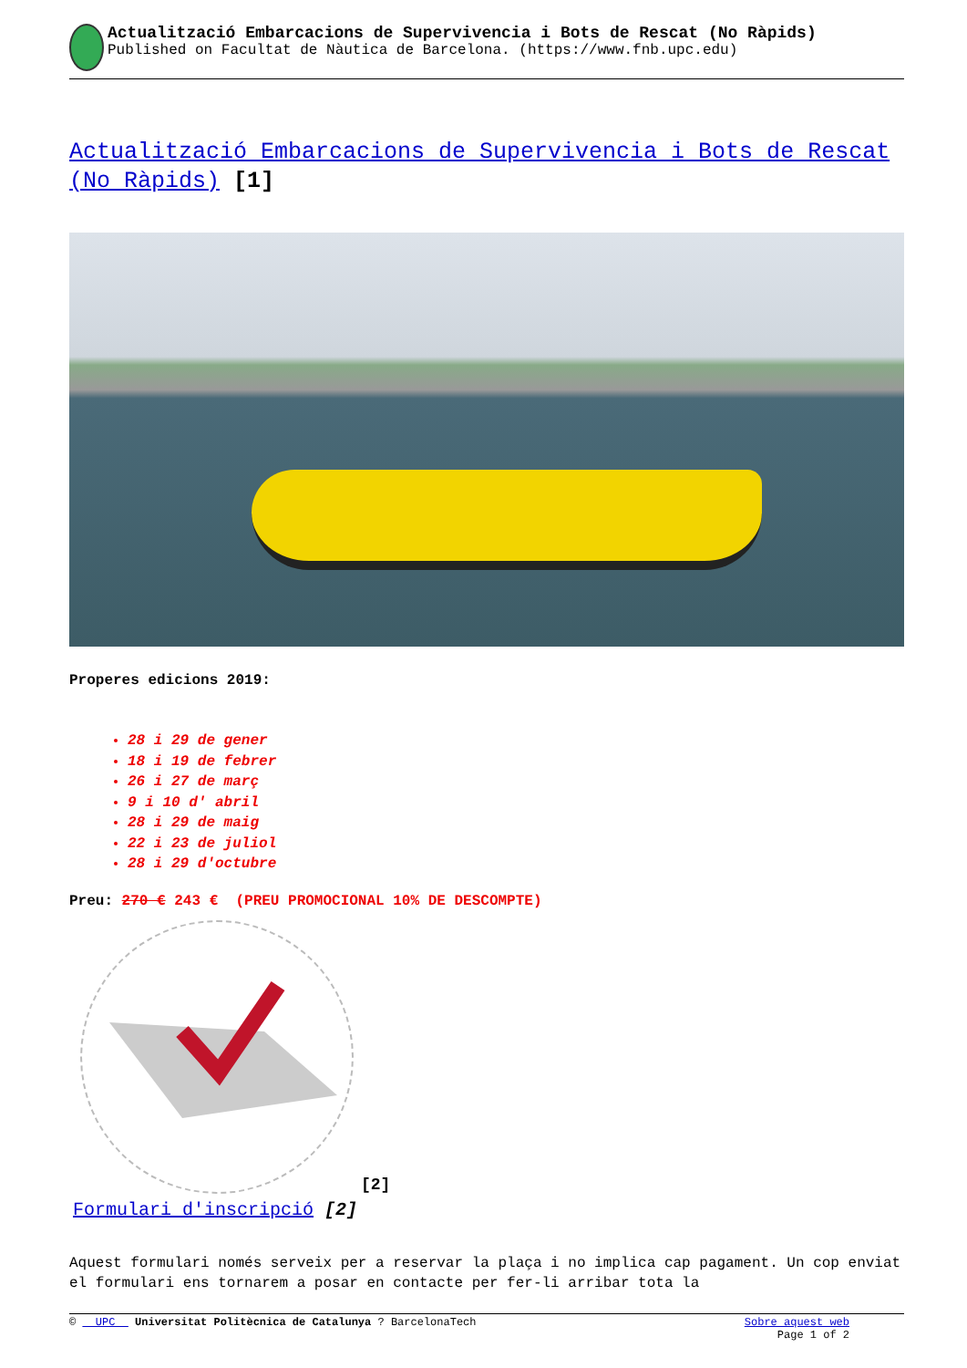Actualització Embarcacions de Supervivencia i Bots de Rescat (No Ràpids)
Published on Facultat de Nàutica de Barcelona. (https://www.fnb.upc.edu)
Actualització Embarcacions de Supervivencia i Bots de Rescat (No Ràpids) [1]
Properes edicions 2019:
28 i 29 de gener
18 i 19 de febrer
26 i 27 de març
9 i 10 d' abril
28 i 29 de maig
22 i 23 de juliol
28 i 29 d'octubre
Preu: 270 € 243 € (PREU PROMOCIONAL 10% DE DESCOMPTE)
[2]
Formulari d'inscripció [2]
Aquest formulari només serveix per a reservar la plaça i no implica cap pagament. Un cop enviat el formulari ens tornarem a posar en contacte per fer-li arribar tota la
© UPC Universitat Politècnica de Catalunya ? BarcelonaTech
Sobre aquest web
Page 1 of 2